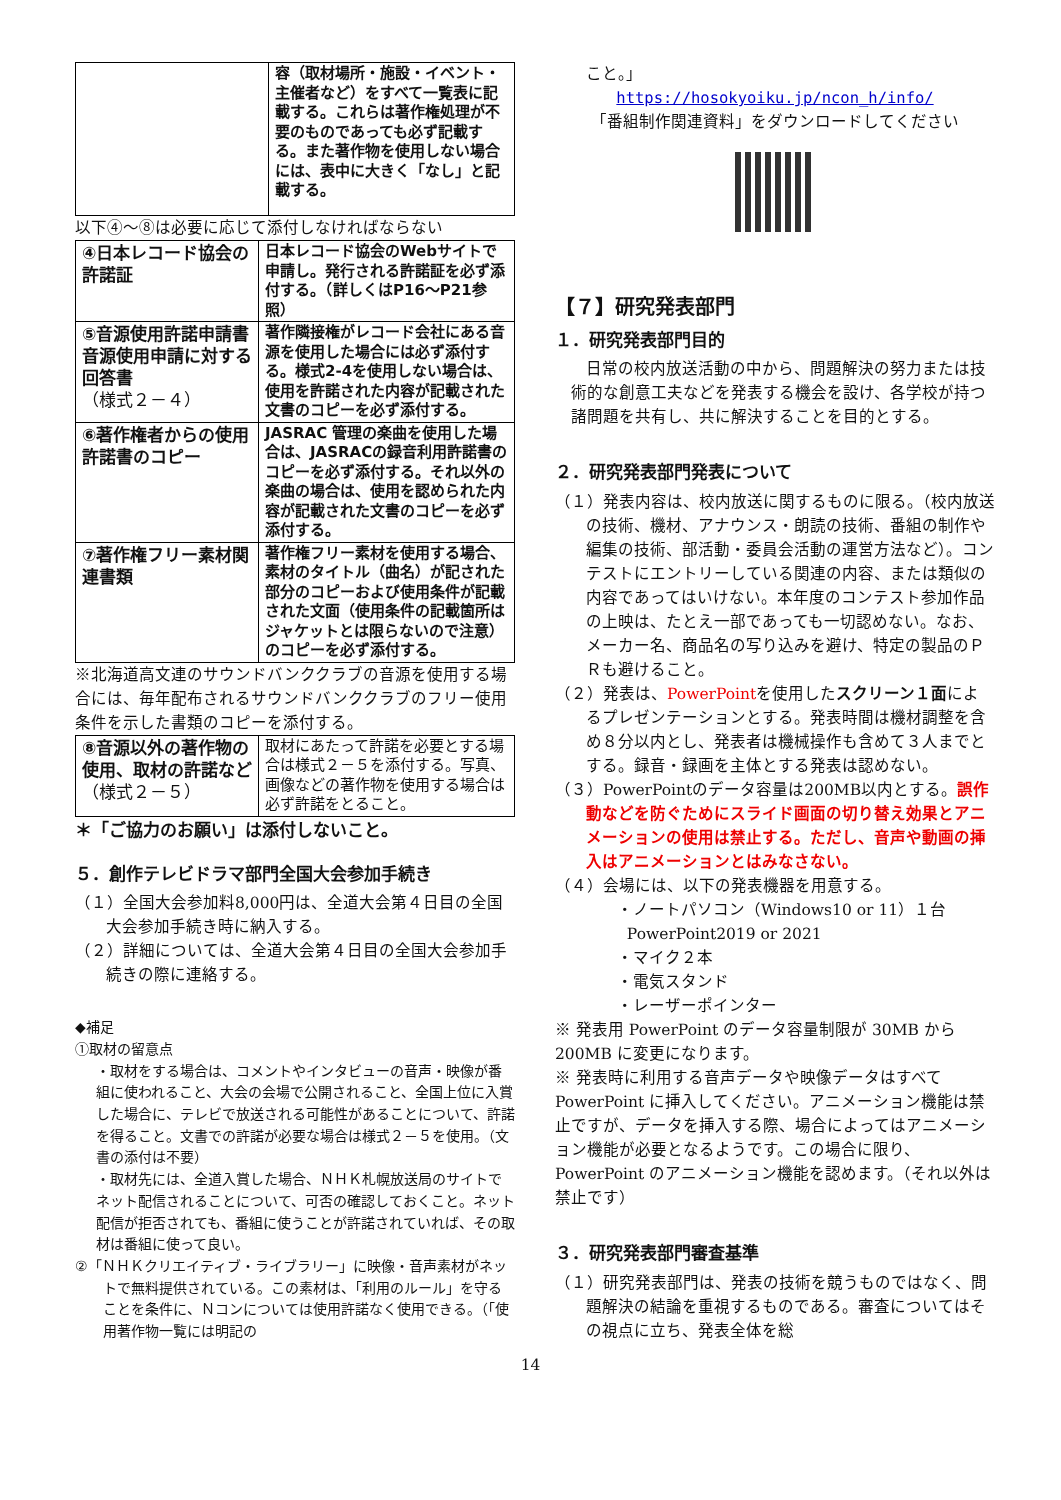| | 容（取材場所・施設・イベント・主催者など）をすべて一覧表に記載する。これらは著作権処理が不要のものであっても必ず記載する。また著作物を使用しない場合には、表中に大きく「なし」と記載する。 |
以下④～⑧は必要に応じて添付しなければならない
| ④日本レコード協会の許諾証 | 日本レコード協会のWebサイトで申請し。発行される許諾証を必ず添付する。（詳しくはP16～P21参照） |
| ⑤音源使用許諾申請書 音源使用申請に対する回答書 （様式２－４） | 著作隣接権がレコード会社にある音源を使用した場合には必ず添付する。様式2-4を使用しない場合は、使用を許諾された内容が記載された文書のコピーを必ず添付する。 |
| ⑥著作権者からの使用許諾書のコピー | JASRAC 管理の楽曲を使用した場合は、JASRACの録音利用許諾書のコピーを必ず添付する。それ以外の楽曲の場合は、使用を認められた内容が記載された文書のコピーを必ず添付する。 |
| ⑦著作権フリー素材関連書類 | 著作権フリー素材を使用する場合、素材のタイトル（曲名）が記された部分のコピーおよび使用条件が記載された文面（使用条件の記載箇所はジャケットとは限らないので注意）のコピーを必ず添付する。 |
※北海道高文連のサウンドバンククラブの音源を使用する場合には、毎年配布されるサウンドバンククラブのフリー使用条件を示した書類のコピーを添付する。
| ⑧音源以外の著作物の使用、取材の許諾など （様式２－５） | 取材にあたって許諾を必要とする場合は様式２－５を添付する。写真、画像などの著作物を使用する場合は必ず許諾をとること。 |
＊「ご協力のお願い」は添付しないこと。
５．創作テレビドラマ部門全国大会参加手続き
（１）全国大会参加料8,000円は、全道大会第４日目の全国大会参加手続き時に納入する。
（２）詳細については、全道大会第４日目の全国大会参加手続きの際に連絡する。
◆補足
①取材の留意点
・取材をする場合は、コメントやインタビューの音声・映像が番組に使われること、大会の会場で公開されること、全国上位に入賞した場合に、テレビで放送される可能性があることについて、許諾を得ること。文書での許諾が必要な場合は様式２－５を使用。（文書の添付は不要）
・取材先には、全道入賞した場合、ＮＨＫ札幌放送局のサイトでネット配信されることについて、可否の確認しておくこと。ネット配信が拒否されても、番組に使うことが許諾されていれば、その取材は番組に使って良い。
②「ＮＨＫクリエイティブ・ライブラリー」に映像・音声素材がネットで無料提供されている。この素材は、「利用のルール」を守ることを条件に、Ｎコンについては使用許諾なく使用できる。（「使用著作物一覧には明記の
こと。」
https://hosokyoiku.jp/ncon_h/info/
「番組制作関連資料」をダウンロードしてください
【７】研究発表部門
１．研究発表部門目的
日常の校内放送活動の中から、問題解決の努力または技術的な創意工夫などを発表する機会を設け、各学校が持つ諸問題を共有し、共に解決することを目的とする。
２．研究発表部門発表について
（１）発表内容は、校内放送に関するものに限る。（校内放送の技術、機材、アナウンス・朗読の技術、番組の制作や編集の技術、部活動・委員会活動の運営方法など）。コンテストにエントリーしている関連の内容、または類似の内容であってはいけない。本年度のコンテスト参加作品の上映は、たとえ一部であっても一切認めない。なお、メーカー名、商品名の写り込みを避け、特定の製品のＰＲも避けること。
（２）発表は、PowerPointを使用したスクリーン１面によるプレゼンテーションとする。発表時間は機材調整を含め８分以内とし、発表者は機械操作も含めて３人までとする。録音・録画を主体とする発表は認めない。
（３）PowerPointのデータ容量は200MB以内とする。誤作動などを防ぐためにスライド画面の切り替え効果とアニメーションの使用は禁止する。ただし、音声や動画の挿入はアニメーションとはみなさない。
（４）会場には、以下の発表機器を用意する。
・ノートパソコン（Windows10 or 11）１台
PowerPoint2019 or 2021
・マイク２本
・電気スタンド
・レーザーポインター
※ 発表用 PowerPoint のデータ容量制限が 30MB から 200MB に変更になります。
※ 発表時に利用する音声データや映像データはすべて PowerPoint に挿入してください。アニメーション機能は禁止ですが、データを挿入する際、場合によってはアニメーション機能が必要となるようです。この場合に限り、PowerPoint のアニメーション機能を認めます。（それ以外は禁止です）
３．研究発表部門審査基準
（１）研究発表部門は、発表の技術を競うものではなく、問題解決の結論を重視するものである。審査についてはその視点に立ち、発表全体を総
14